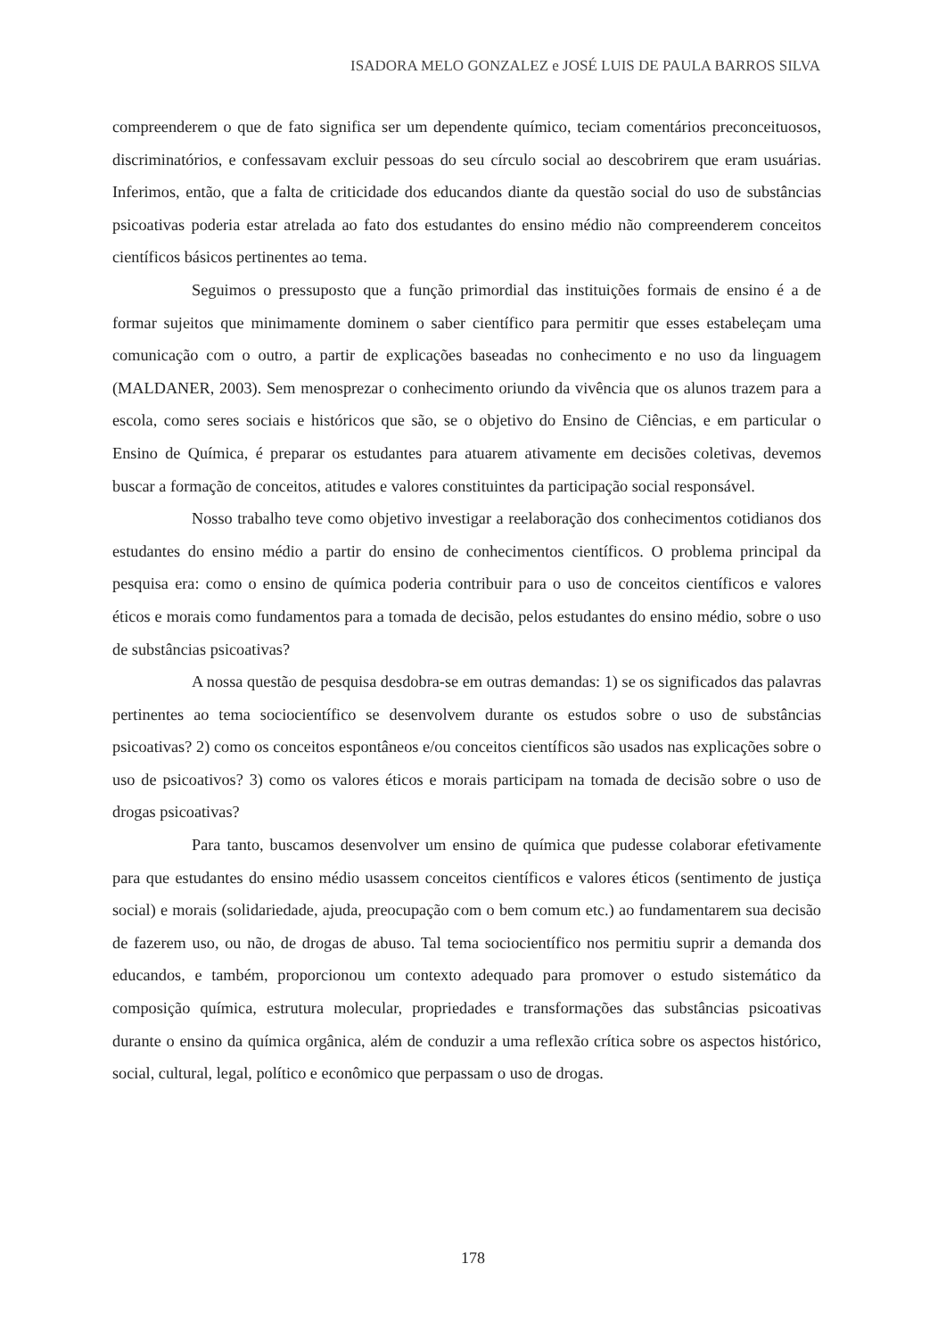ISADORA MELO GONZALEZ e JOSÉ LUIS DE PAULA BARROS SILVA
compreenderem o que de fato significa ser um dependente químico, teciam comentários preconceituosos, discriminatórios, e confessavam excluir pessoas do seu círculo social ao descobrirem que eram usuárias. Inferimos, então, que a falta de criticidade dos educandos diante da questão social do uso de substâncias psicoativas poderia estar atrelada ao fato dos estudantes do ensino médio não compreenderem conceitos científicos básicos pertinentes ao tema.
Seguimos o pressuposto que a função primordial das instituições formais de ensino é a de formar sujeitos que minimamente dominem o saber científico para permitir que esses estabeleçam uma comunicação com o outro, a partir de explicações baseadas no conhecimento e no uso da linguagem (MALDANER, 2003). Sem menosprezar o conhecimento oriundo da vivência que os alunos trazem para a escola, como seres sociais e históricos que são, se o objetivo do Ensino de Ciências, e em particular o Ensino de Química, é preparar os estudantes para atuarem ativamente em decisões coletivas, devemos buscar a formação de conceitos, atitudes e valores constituintes da participação social responsável.
Nosso trabalho teve como objetivo investigar a reelaboração dos conhecimentos cotidianos dos estudantes do ensino médio a partir do ensino de conhecimentos científicos. O problema principal da pesquisa era: como o ensino de química poderia contribuir para o uso de conceitos científicos e valores éticos e morais como fundamentos para a tomada de decisão, pelos estudantes do ensino médio, sobre o uso de substâncias psicoativas?
A nossa questão de pesquisa desdobra-se em outras demandas: 1) se os significados das palavras pertinentes ao tema sociocientífico se desenvolvem durante os estudos sobre o uso de substâncias psicoativas? 2) como os conceitos espontâneos e/ou conceitos científicos são usados nas explicações sobre o uso de psicoativos? 3) como os valores éticos e morais participam na tomada de decisão sobre o uso de drogas psicoativas?
Para tanto, buscamos desenvolver um ensino de química que pudesse colaborar efetivamente para que estudantes do ensino médio usassem conceitos científicos e valores éticos (sentimento de justiça social) e morais (solidariedade, ajuda, preocupação com o bem comum etc.) ao fundamentarem sua decisão de fazerem uso, ou não, de drogas de abuso. Tal tema sociocientífico nos permitiu suprir a demanda dos educandos, e também, proporcionou um contexto adequado para promover o estudo sistemático da composição química, estrutura molecular, propriedades e transformações das substâncias psicoativas durante o ensino da química orgânica, além de conduzir a uma reflexão crítica sobre os aspectos histórico, social, cultural, legal, político e econômico que perpassam o uso de drogas.
178